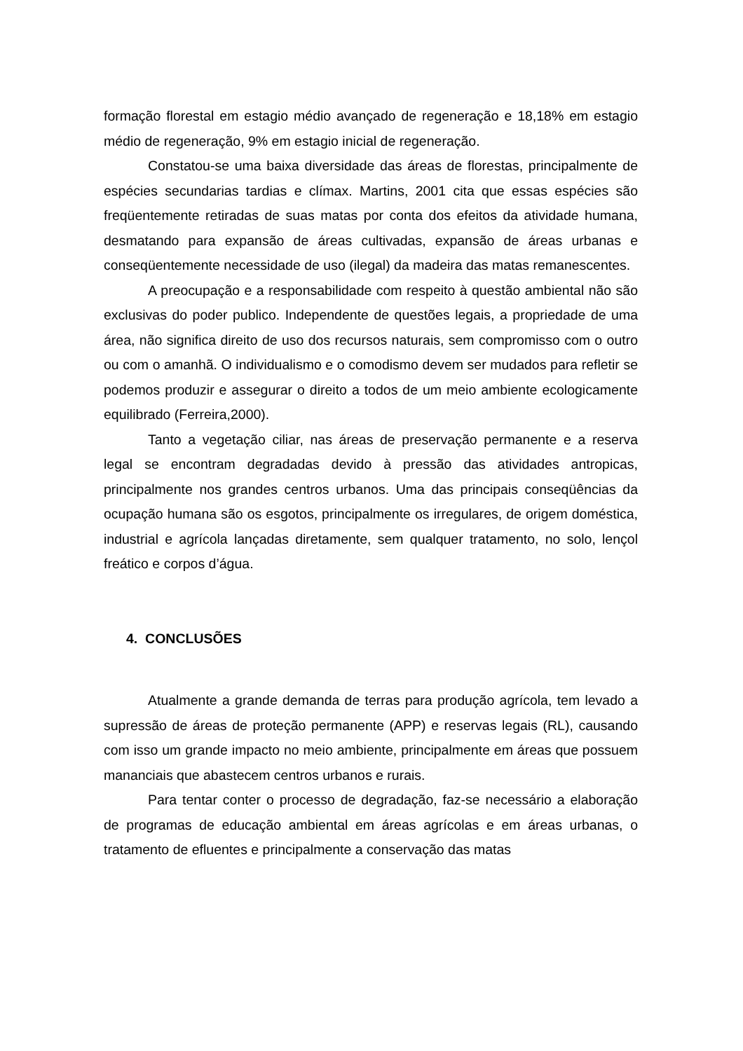formação florestal em estagio médio avançado de regeneração e 18,18% em estagio médio de regeneração, 9% em estagio inicial de regeneração.
Constatou-se uma baixa diversidade das áreas de florestas, principalmente de espécies secundarias tardias e clímax. Martins, 2001 cita que essas espécies são freqüentemente retiradas de suas matas por conta dos efeitos da atividade humana, desmatando para expansão de áreas cultivadas, expansão de áreas urbanas e conseqüentemente necessidade de uso (ilegal) da madeira das matas remanescentes.
A preocupação e a responsabilidade com respeito à questão ambiental não são exclusivas do poder publico. Independente de questões legais, a propriedade de uma área, não significa direito de uso dos recursos naturais, sem compromisso com o outro ou com o amanhã. O individualismo e o comodismo devem ser mudados para refletir se podemos produzir e assegurar o direito a todos de um meio ambiente ecologicamente equilibrado (Ferreira,2000).
Tanto a vegetação ciliar, nas áreas de preservação permanente e a reserva legal se encontram degradadas devido à pressão das atividades antropicas, principalmente nos grandes centros urbanos. Uma das principais conseqüências da ocupação humana são os esgotos, principalmente os irregulares, de origem doméstica, industrial e agrícola lançadas diretamente, sem qualquer tratamento, no solo, lençol freático e corpos d’água.
4. CONCLUSÕES
Atualmente a grande demanda de terras para produção agrícola, tem levado a supressão de áreas de proteção permanente (APP) e reservas legais (RL), causando com isso um grande impacto no meio ambiente, principalmente em áreas que possuem mananciais que abastecem centros urbanos e rurais.
Para tentar conter o processo de degradação, faz-se necessário a elaboração de programas de educação ambiental em áreas agrícolas e em áreas urbanas, o tratamento de efluentes e principalmente a conservação das matas